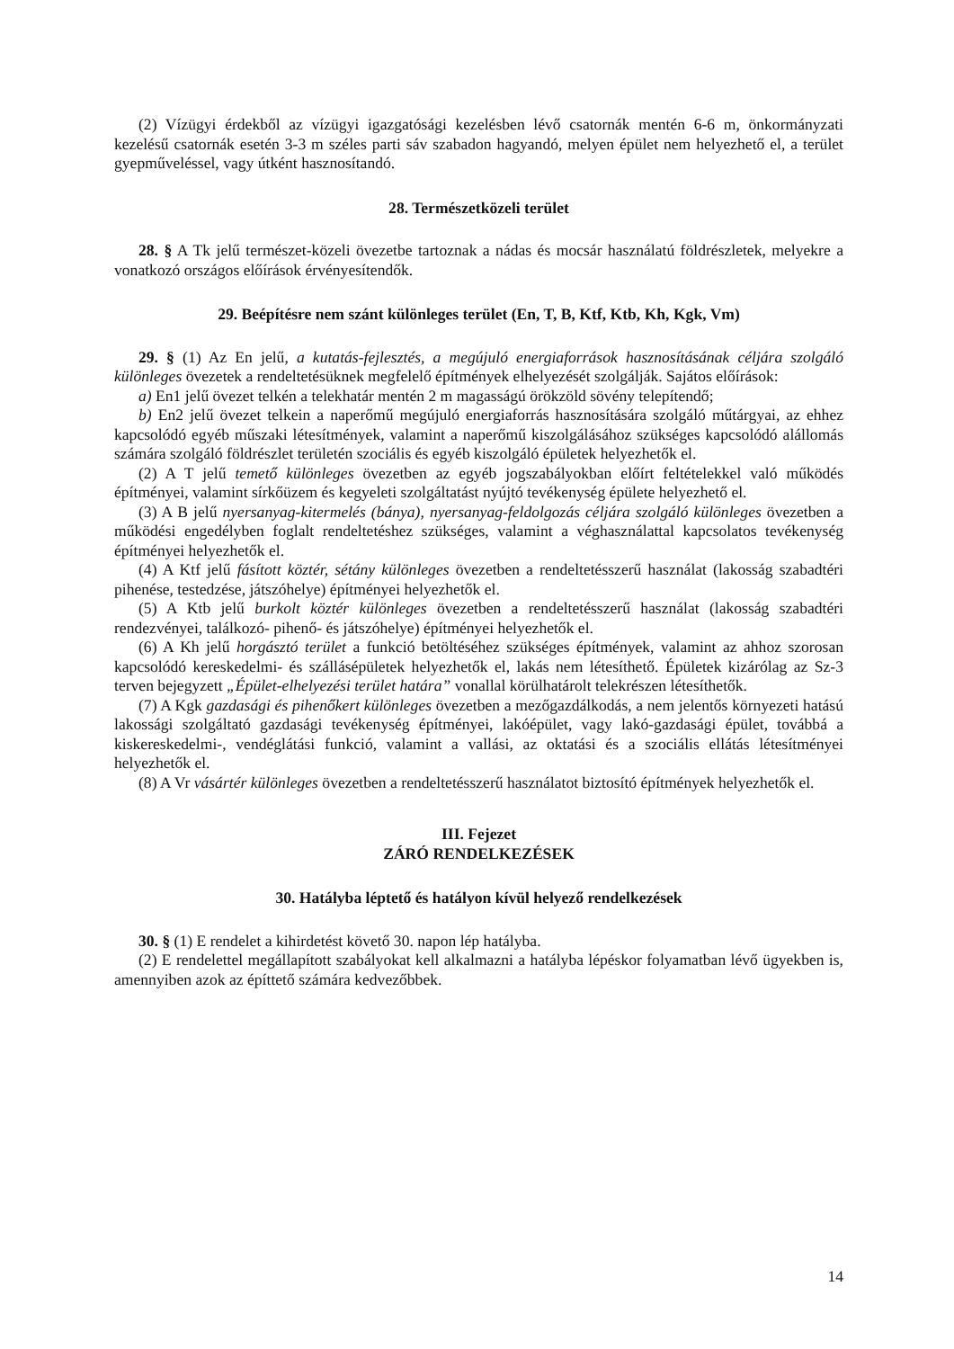(2) Vízügyi érdekből az vízügyi igazgatósági kezelésben lévő csatornák mentén 6-6 m, önkormányzati kezelésű csatornák esetén 3-3 m széles parti sáv szabadon hagyandó, melyen épület nem helyezhető el, a terület gyepműveléssel, vagy útként hasznosítandó.
28. Természetközeli terület
28. § A Tk jelű természet-közeli övezetbe tartoznak a nádas és mocsár használatú földrészletek, melyekre a vonatkozó országos előírások érvényesítendők.
29. Beépítésre nem szánt különleges terület (En, T, B, Ktf, Ktb, Kh, Kgk, Vm)
29. § (1) Az En jelű, a kutatás-fejlesztés, a megújuló energiaforrások hasznosításának céljára szolgáló különleges övezetek a rendeltetésüknek megfelelő építmények elhelyezését szolgálják. Sajátos előírások:
a) En1 jelű övezet telkén a telekhatár mentén 2 m magasságú örökzöld sövény telepítendő;
b) En2 jelű övezet telkein a naperőmű megújuló energiaforrás hasznosítására szolgáló műtárgyai, az ehhez kapcsolódó egyéb műszaki létesítmények, valamint a naperőmű kiszolgálásához szükséges kapcsolódó alállomás számára szolgáló földrészlet területén szociális és egyéb kiszolgáló épületek helyezhetők el.
(2) A T jelű temető különleges övezetben az egyéb jogszabályokban előírt feltételekkel való működés építményei, valamint sírkőüzem és kegyeleti szolgáltatást nyújtó tevékenység épülete helyezhető el.
(3) A B jelű nyersanyag-kitermelés (bánya), nyersanyag-feldolgozás céljára szolgáló különleges övezetben a működési engedélyben foglalt rendeltetéshez szükséges, valamint a véghasználattal kapcsolatos tevékenység építményei helyezhetők el.
(4) A Ktf jelű fásított köztér, sétány különleges övezetben a rendeltetésszerű használat (lakosság szabadtéri pihenése, testedzése, játszóhelye) építményei helyezhetők el.
(5) A Ktb jelű burkolt köztér különleges övezetben a rendeltetésszerű használat (lakosság szabadtéri rendezvényei, találkozó- pihenő- és játszóhelye) építményei helyezhetők el.
(6) A Kh jelű horgásztó terület a funkció betöltéséhez szükséges építmények, valamint az ahhoz szorosan kapcsolódó kereskedelmi- és szállásépületek helyezhetők el, lakás nem létesíthető. Épületek kizárólag az Sz-3 terven bejegyzett „Épület-elhelyezési terület határa” vonallal körülhatárolt telekrészen létesíthetők.
(7) A Kgk gazdasági és pihenőkert különleges övezetben a mezőgazdálkodás, a nem jelentős környezeti hatású lakossági szolgáltató gazdasági tevékenység építményei, lakóépület, vagy lakó-gazdasági épület, továbbá a kiskereskedelmi-, vendéglátási funkció, valamint a vallási, az oktatási és a szociális ellátás létesítményei helyezhetők el.
(8) A Vr vásártér különleges övezetben a rendeltetésszerű használatot biztosító építmények helyezhetők el.
III. Fejezet
ZÁRÓ RENDELKEZÉSEK
30. Hatályba léptető és hatályon kívül helyező rendelkezések
30. § (1) E rendelet a kihirdetést követő 30. napon lép hatályba.
(2) E rendelettel megállapított szabályokat kell alkalmazni a hatályba lépéskor folyamatban lévő ügyekben is, amennyiben azok az építtető számára kedvezőbbek.
14